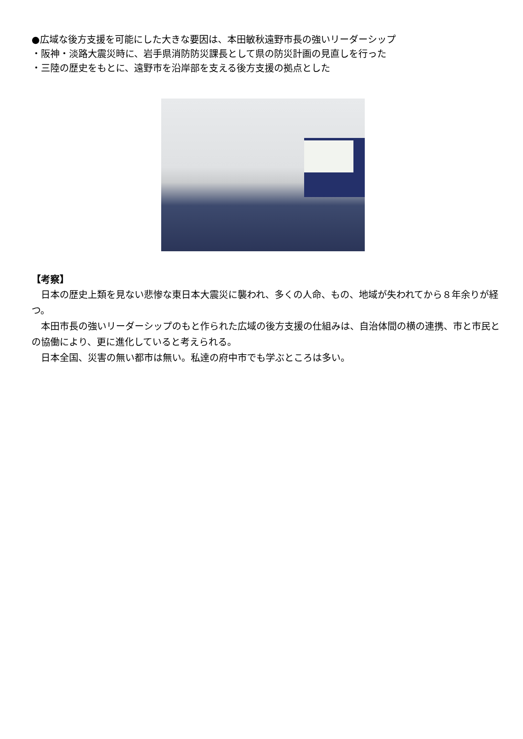●広域な後方支援を可能にした大きな要因は、本田敏秋遠野市長の強いリーダーシップ
・阪神・淡路大震災時に、岩手県消防防災課長として県の防災計画の見直しを行った
・三陸の歴史をもとに、遠野市を沿岸部を支える後方支援の拠点とした
【考察】
　日本の歴史上類を見ない悲惨な東日本大震災に襲われ、多くの人命、もの、地域が失われてから８年余りが経つ。
　本田市長の強いリーダーシップのもと作られた広域の後方支援の仕組みは、自治体間の横の連携、市と市民との協働により、更に進化していると考えられる。
　日本全国、災害の無い都市は無い。私達の府中市でも学ぶところは多い。